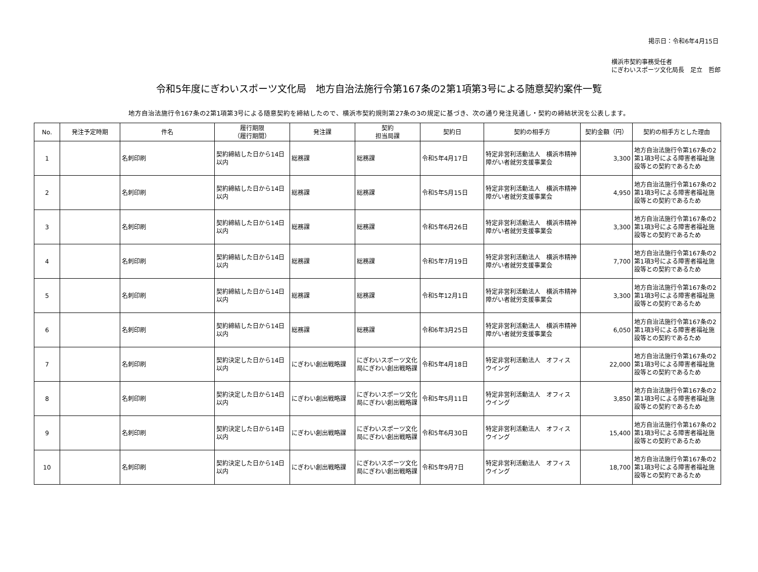掲示日：令和6年4月15日
横浜市契約事務受任者
にぎわいスポーツ文化局長　足立　哲郎
令和5年度にぎわいスポーツ文化局　地方自治法施行令第167条の2第1項第3号による随意契約案件一覧
地方自治法施行令167条の2第1項第3号による随意契約を締結したので、横浜市契約規則第27条の3の規定に基づき、次の通り発注見通し・契約の締結状況を公表します。
| No. | 発注予定時期 | 件名 | 履行期限 （履行期間） | 発注課 | 契約 担当局課 | 契約日 | 契約の相手方 | 契約金額（円） | 契約の相手方とした理由 |
| --- | --- | --- | --- | --- | --- | --- | --- | --- | --- |
| 1 | | 名刺印刷 | 契約締結した日から14日以内 | 総務課 | 総務課 | 令和5年4月17日 | 特定非営利活動法人 横浜市精神障がい者就労支援事業会 | 3,300 | 地方自治法施行令第167条の2第1項3号による障害者福祉施設等との契約であるため |
| 2 | | 名刺印刷 | 契約締結した日から14日以内 | 総務課 | 総務課 | 令和5年5月15日 | 特定非営利活動法人 横浜市精神障がい者就労支援事業会 | 4,950 | 地方自治法施行令第167条の2第1項3号による障害者福祉施設等との契約であるため |
| 3 | | 名刺印刷 | 契約締結した日から14日以内 | 総務課 | 総務課 | 令和5年6月26日 | 特定非営利活動法人 横浜市精神障がい者就労支援事業会 | 3,300 | 地方自治法施行令第167条の2第1項3号による障害者福祉施設等との契約であるため |
| 4 | | 名刺印刷 | 契約締結した日から14日以内 | 総務課 | 総務課 | 令和5年7月19日 | 特定非営利活動法人 横浜市精神障がい者就労支援事業会 | 7,700 | 地方自治法施行令第167条の2第1項3号による障害者福祉施設等との契約であるため |
| 5 | | 名刺印刷 | 契約締結した日から14日以内 | 総務課 | 総務課 | 令和5年12月1日 | 特定非営利活動法人 横浜市精神障がい者就労支援事業会 | 3,300 | 地方自治法施行令第167条の2第1項3号による障害者福祉施設等との契約であるため |
| 6 | | 名刺印刷 | 契約締結した日から14日以内 | 総務課 | 総務課 | 令和6年3月25日 | 特定非営利活動法人 横浜市精神障がい者就労支援事業会 | 6,050 | 地方自治法施行令第167条の2第1項3号による障害者福祉施設等との契約であるため |
| 7 | | 名刺印刷 | 契約決定した日から14日以内 | にぎわい創出戦略課 | にぎわいスポーツ文化局にぎわい創出戦略課 | 令和5年4月18日 | 特定非営利活動法人 オフィス ウイング | 22,000 | 地方自治法施行令第167条の2第1項3号による障害者福祉施設等との契約であるため |
| 8 | | 名刺印刷 | 契約決定した日から14日以内 | にぎわい創出戦略課 | にぎわいスポーツ文化局にぎわい創出戦略課 | 令和5年5月11日 | 特定非営利活動法人 オフィス ウイング | 3,850 | 地方自治法施行令第167条の2第1項3号による障害者福祉施設等との契約であるため |
| 9 | | 名刺印刷 | 契約決定した日から14日以内 | にぎわい創出戦略課 | にぎわいスポーツ文化局にぎわい創出戦略課 | 令和5年6月30日 | 特定非営利活動法人 オフィス ウイング | 15,400 | 地方自治法施行令第167条の2第1項3号による障害者福祉施設等との契約であるため |
| 10 | | 名刺印刷 | 契約決定した日から14日以内 | にぎわい創出戦略課 | にぎわいスポーツ文化局にぎわい創出戦略課 | 令和5年9月7日 | 特定非営利活動法人 オフィス ウイング | 18,700 | 地方自治法施行令第167条の2第1項3号による障害者福祉施設等との契約であるため |